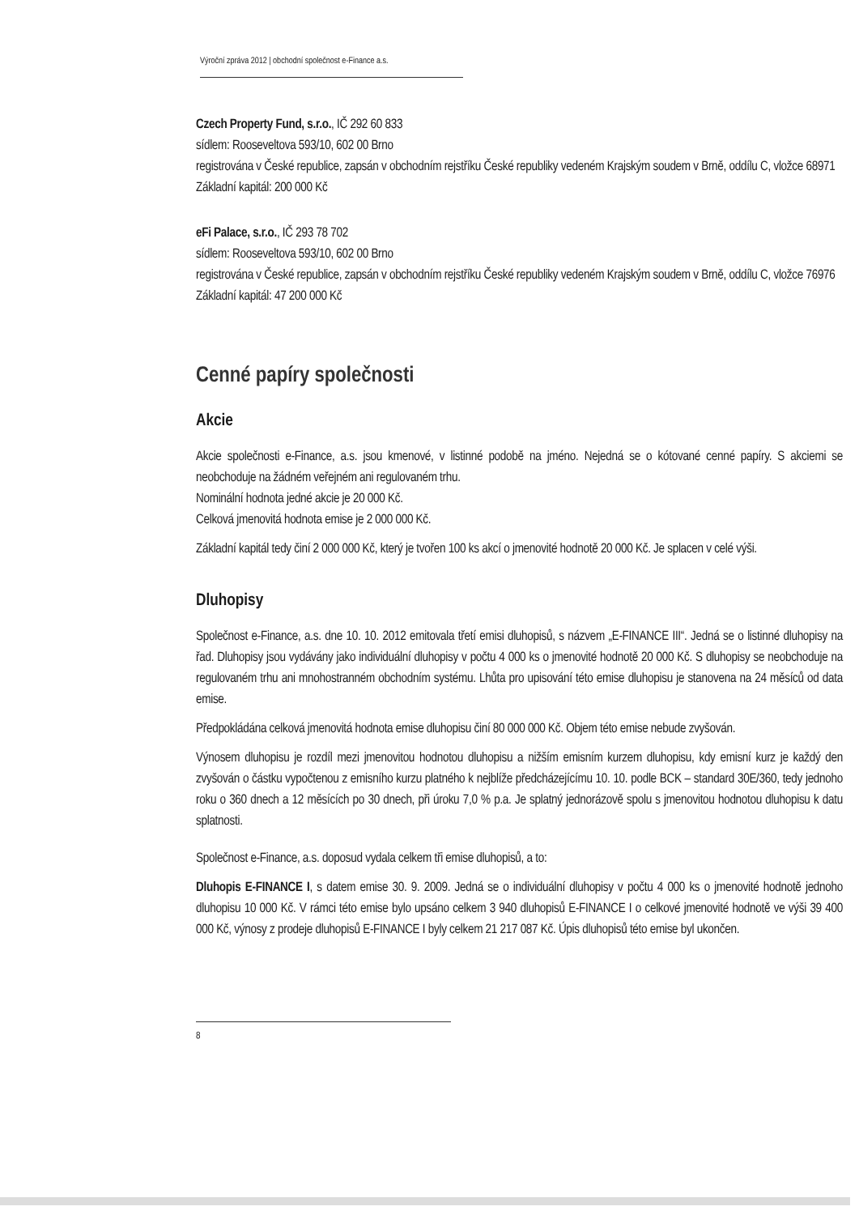Výroční zpráva 2012 | obchodní společnost e-Finance a.s.
Czech Property Fund, s.r.o., IČ 292 60 833
sídlem: Rooseveltova 593/10, 602 00 Brno
registrována v České republice, zapsán v obchodním rejstříku České republiky vedeném Krajským soudem v Brně, oddílu C, vložce 68971
Základní kapitál: 200 000 Kč
eFi Palace, s.r.o., IČ 293 78 702
sídlem: Rooseveltova 593/10, 602 00 Brno
registrována v České republice, zapsán v obchodním rejstříku České republiky vedeném Krajským soudem v Brně, oddílu C, vložce 76976
Základní kapitál: 47 200 000 Kč
Cenné papíry společnosti
Akcie
Akcie společnosti e-Finance, a.s. jsou kmenové, v listinné podobě na jméno. Nejedná se o kótované cenné papíry. S akciemi se neobchoduje na žádném veřejném ani regulovaném trhu.
Nominální hodnota jedné akcie je 20 000 Kč.
Celková jmenovitá hodnota emise je 2 000 000 Kč.
Základní kapitál tedy činí 2 000 000 Kč, který je tvořen 100 ks akcí o jmenovité hodnotě 20 000 Kč. Je splacen v celé výši.
Dluhopisy
Společnost e-Finance, a.s. dne 10. 10. 2012 emitovala třetí emisi dluhopisů, s názvem „E-FINANCE III“. Jedná se o listinné dluhopisy na řad. Dluhopisy jsou vydávány jako individuální dluhopisy v počtu 4 000 ks o jmenovité hodnotě 20 000 Kč. S dluhopisy se neobchoduje na regulovaném trhu ani mnohostranném obchodním systému. Lhůta pro upisování této emise dluhopisu je stanovena na 24 měsíců od data emise.
Předpokládána celková jmenovitá hodnota emise dluhopisu činí 80 000 000 Kč. Objem této emise nebude zvyšován.
Výnosem dluhopisu je rozdíl mezi jmenovitou hodnotou dluhopisu a nižším emisním kurzem dluhopisu, kdy emisní kurz je každý den zvyšován o částku vypočtenou z emisního kurzu platného k nejblíže předcházejícímu 10. 10. podle BCK – standard 30E/360, tedy jednoho roku o 360 dnech a 12 měsících po 30 dnech, při úroku 7,0 % p.a. Je splatný jednorázově spolu s jmenovitou hodnotou dluhopisu k datu splatnosti.
Společnost e-Finance, a.s. doposud vydala celkem tři emise dluhopisů, a to:
Dluhopis E-FINANCE I, s datem emise 30. 9. 2009. Jedná se o individuální dluhopisy v počtu 4 000 ks o jmenovité hodnotě jednoho dluhopisu 10 000 Kč. V rámci této emise bylo upsáno celkem 3 940 dluhopisů E-FINANCE I o celkové jmenovité hodnotě ve výši 39 400 000 Kč, výnosy z prodeje dluhopisů E-FINANCE I byly celkem 21 217 087 Kč. Úpis dluhopisů této emise byl ukončen.
8